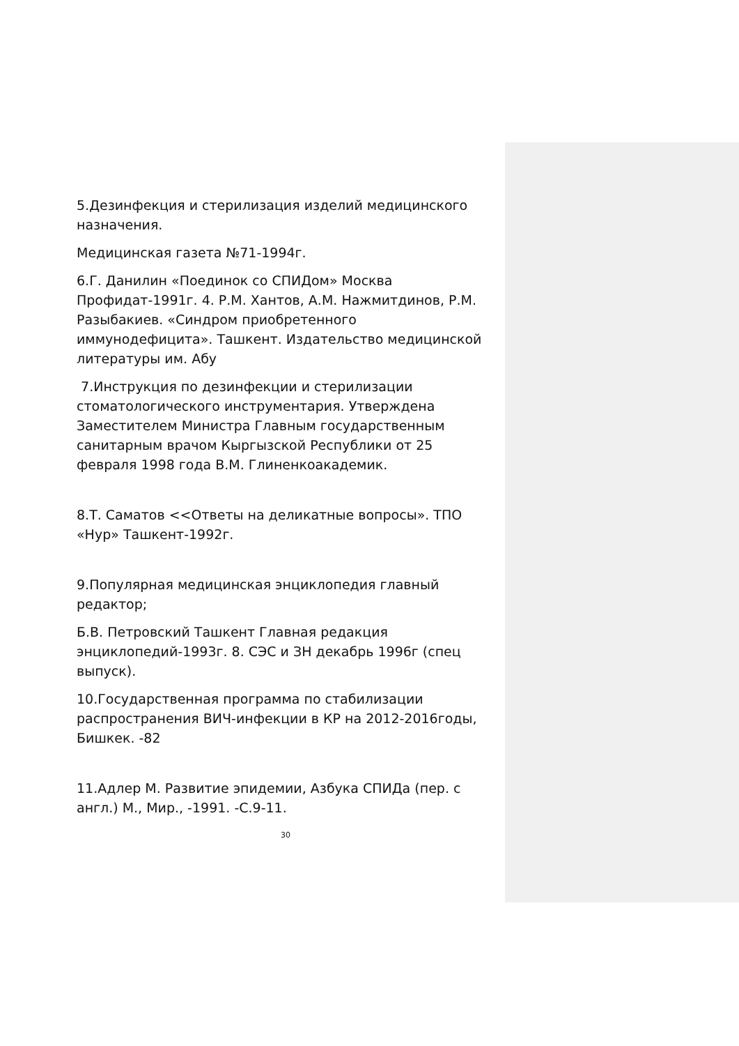5.Дезинфекция и стерилизация изделий медицинского назначения.
Медицинская газета №71-1994г.
6.Г. Данилин «Поединок со СПИДом» Москва Профидат-1991г. 4. Р.М. Хантов, А.М. Нажмитдинов, Р.М. Разыбакиев. «Синдром приобретенного иммунодефицита». Ташкент. Издательство медицинской литературы им. Абу
7.Инструкция по дезинфекции и стерилизации стоматологического инструментария. Утверждена Заместителем Министра Главным государственным санитарным врачом Кыргызской Республики от 25 февраля 1998 года В.М. Глиненкоакадемик.
8.Т. Саматов <<Ответы на деликатные вопросы». ТПО «Нур» Ташкент-1992г.
9.Популярная медицинская энциклопедия главный редактор;
Б.В. Петровский Ташкент Главная редакция энциклопедий-1993г. 8. СЭС и ЗН декабрь 1996г (спец выпуск).
10.Государственная программа по стабилизации распространения ВИЧ-инфекции в КР на 2012-2016годы, Бишкек. -82
11.Адлер М. Развитие эпидемии, Азбука СПИДа (пер. с англ.) М., Мир., -1991. -С.9-11.
30